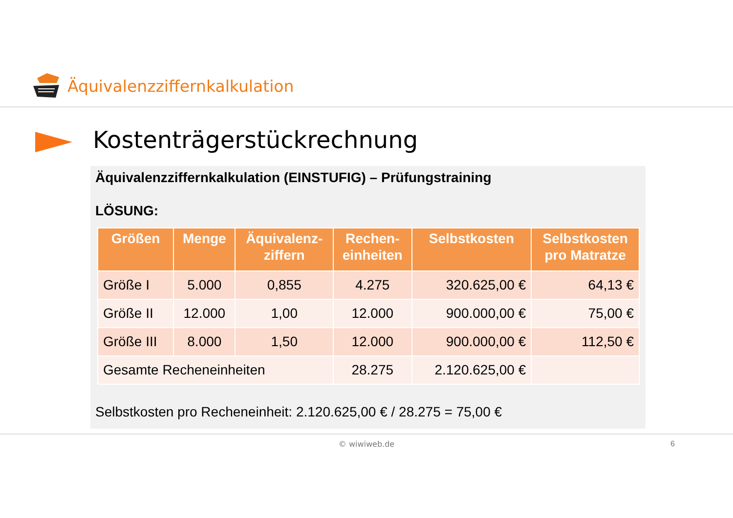Äquivalenzziffernkalkulation
Kostenträgerstückrechnung
Äquivalenzziffernkalkulation (EINSTUFIG) – Prüfungstraining
LÖSUNG:
| Größen | Menge | Äquivalenz- ziffern | Rechen- einheiten | Selbstkosten | Selbstkosten pro Matratze |
| --- | --- | --- | --- | --- | --- |
| Größe I | 5.000 | 0,855 | 4.275 | 320.625,00 € | 64,13 € |
| Größe II | 12.000 | 1,00 | 12.000 | 900.000,00 € | 75,00 € |
| Größe III | 8.000 | 1,50 | 12.000 | 900.000,00 € | 112,50 € |
| Gesamte Recheneinheiten | | | 28.275 | 2.120.625,00 € | |
Selbstkosten pro Recheneinheit: 2.120.625,00 € / 28.275 = 75,00 €
© wiwiweb.de 6